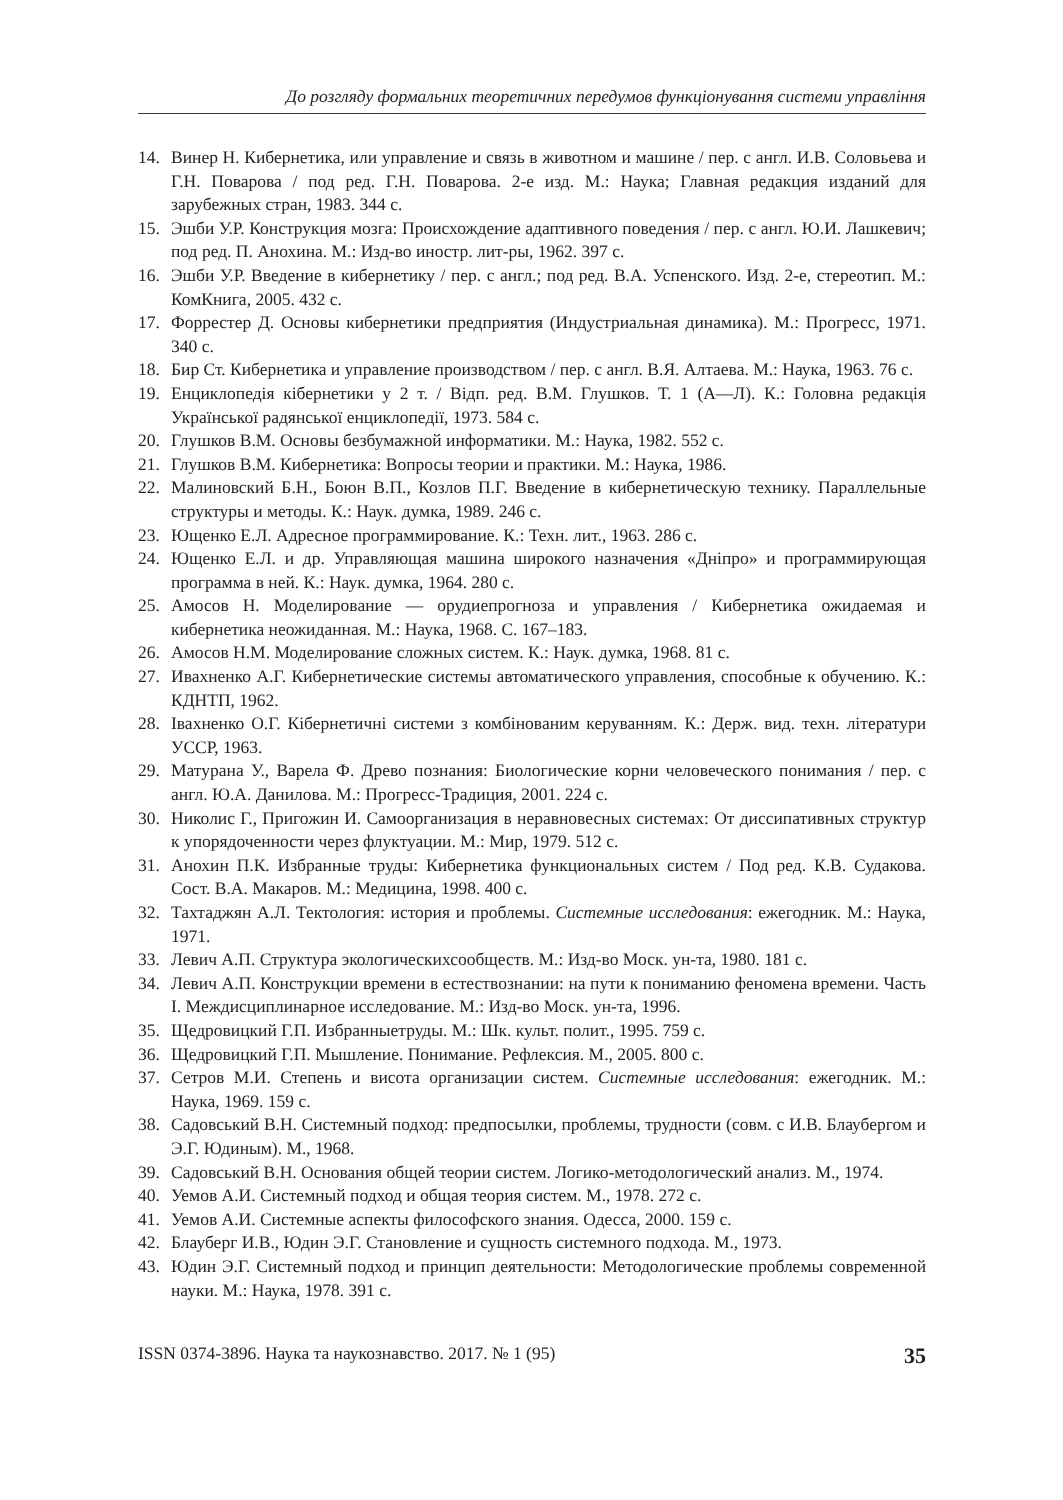До розгляду формальних теоретичних передумов функціонування системи управління
14. Винер Н. Кибернетика, или управление и связь в животном и машине / пер. с англ. И.В. Соловьева и Г.Н. Поварова / под ред. Г.Н. Поварова. 2-е изд. М.: Наука; Главная редакция изданий для зарубежных стран, 1983. 344 с.
15. Эшби У.Р. Конструкция мозга: Происхождение адаптивного поведения / пер. с англ. Ю.И. Лашкевич; под ред. П. Анохина. М.: Изд-во иностр. лит-ры, 1962. 397 с.
16. Эшби У.Р. Введение в кибернетику / пер. с англ.; под ред. В.А. Успенского. Изд. 2-е, стереотип. М.: КомКнига, 2005. 432 с.
17. Форрестер Д. Основы кибернетики предприятия (Индустриальная динамика). М.: Прогресс, 1971. 340 с.
18. Бир Ст. Кибернетика и управление производством / пер. с англ. В.Я. Алтаева. М.: Наука, 1963. 76 с.
19. Енциклопедія кібернетики у 2 т. / Відп. ред. В.М. Глушков. Т. 1 (А—Л). К.: Головна редакція Української радянської енциклопедії, 1973. 584 с.
20. Глушков В.М. Основы безбумажной информатики. М.: Наука, 1982. 552 с.
21. Глушков В.М. Кибернетика: Вопросы теории и практики. М.: Наука, 1986.
22. Малиновский Б.Н., Боюн В.П., Козлов П.Г. Введение в кибернетическую технику. Параллельные структуры и методы. К.: Наук. думка, 1989. 246 с.
23. Ющенко Е.Л. Адресное программирование. К.: Техн. лит., 1963. 286 с.
24. Ющенко Е.Л. и др. Управляющая машина широкого назначения «Дніпро» и программирующая программа в ней. К.: Наук. думка, 1964. 280 с.
25. Амосов Н. Моделирование — орудиепрогноза и управления / Кибернетика ожидаемая и кибернетика неожиданная. М.: Наука, 1968. С. 167–183.
26. Амосов Н.М. Моделирование сложных систем. К.: Наук. думка, 1968. 81 с.
27. Ивахненко А.Г. Кибернетические системы автоматического управления, способные к обучению. К.: КДНТП, 1962.
28. Івахненко О.Г. Кібернетичні системи з комбінованим керуванням. К.: Держ. вид. техн. літератури УССР, 1963.
29. Матурана У., Варела Ф. Древо познания: Биологические корни человеческого понимания / пер. с англ. Ю.А. Данилова. М.: Прогресс-Традиция, 2001. 224 с.
30. Николис Г., Пригожин И. Самоорганизация в неравновесных системах: От диссипативных структур к упорядоченности через флуктуации. М.: Мир, 1979. 512 с.
31. Анохин П.К. Избранные труды: Кибернетика функциональных систем / Под ред. К.В. Судакова. Сост. В.А. Макаров. М.: Медицина, 1998. 400 с.
32. Тахтаджян А.Л. Тектология: история и проблемы. Системные исследования: ежегодник. М.: Наука, 1971.
33. Левич А.П. Структура экологическихсообществ. М.: Изд-во Моск. ун-та, 1980. 181 с.
34. Левич А.П. Конструкции времени в естествознании: на пути к пониманию феномена времени. Часть I. Междисциплинарное исследование. М.: Изд-во Моск. ун-та, 1996.
35. Щедровицкий Г.П. Избранныетруды. М.: Шк. культ. полит., 1995. 759 с.
36. Щедровицкий Г.П. Мышление. Понимание. Рефлексия. М., 2005. 800 с.
37. Сетров М.И. Степень и висота организации систем. Системные исследования: ежегодник. М.: Наука, 1969. 159 с.
38. Садовський В.Н. Системный подход: предпосылки, проблемы, трудности (совм. с И.В. Блаубергом и Э.Г. Юдиным). М., 1968.
39. Садовський В.Н. Основания общей теории систем. Логико-методологический анализ. М., 1974.
40. Уемов А.И. Системный подход и общая теория систем. М., 1978. 272 с.
41. Уемов А.И. Системные аспекты философского знания. Одесса, 2000. 159 с.
42. Блауберг И.В., Юдин Э.Г. Становление и сущность системного подхода. М., 1973.
43. Юдин Э.Г. Системный подход и принцип деятельности: Методологические проблемы современной науки. М.: Наука, 1978. 391 с.
ISSN 0374-3896. Наука та наукознавство. 2017. № 1 (95) 35